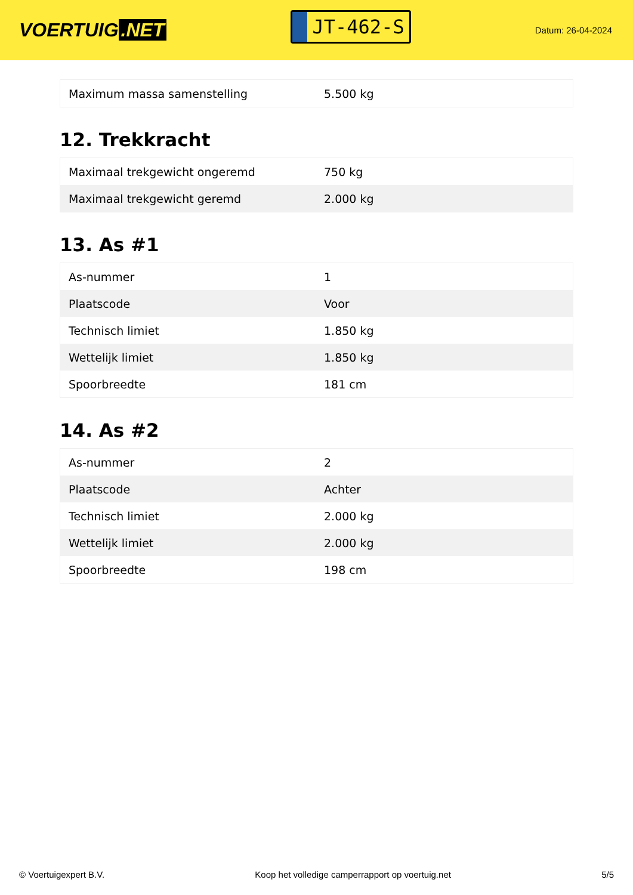VOERTUIG.NET
JT-462-S
Datum: 26-04-2024
| Maximum massa samenstelling | 5.500 kg |
12. Trekkracht
| Maximaal trekgewicht ongeremd | 750 kg |
| Maximaal trekgewicht geremd | 2.000 kg |
13. As #1
| As-nummer | 1 |
| Plaatscode | Voor |
| Technisch limiet | 1.850 kg |
| Wettelijk limiet | 1.850 kg |
| Spoorbreedte | 181 cm |
14. As #2
| As-nummer | 2 |
| Plaatscode | Achter |
| Technisch limiet | 2.000 kg |
| Wettelijk limiet | 2.000 kg |
| Spoorbreedte | 198 cm |
© Voertuigexpert B.V. Koop het volledige camperrapport op voertuig.net 5/5